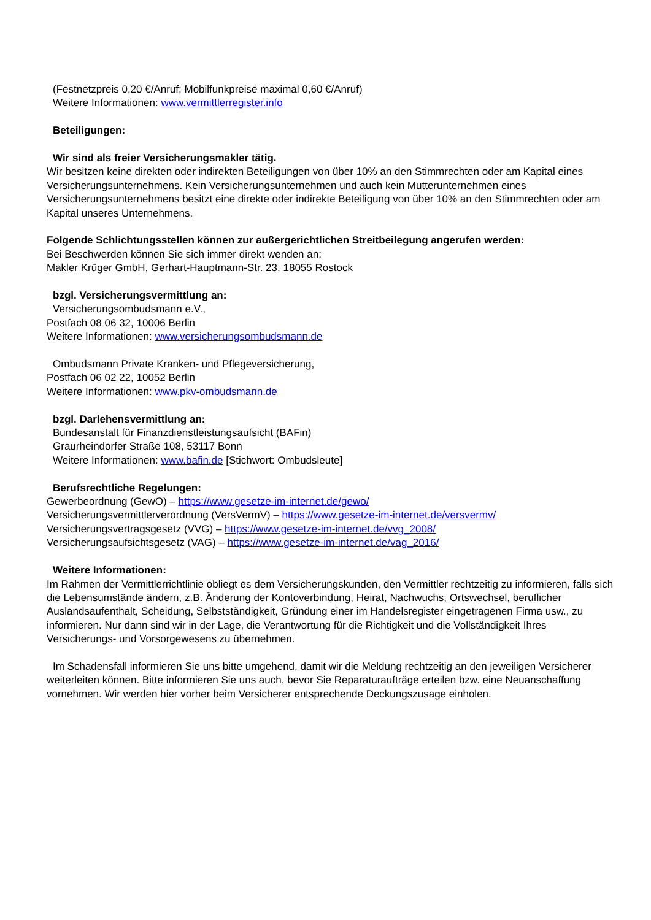(Festnetzpreis 0,20 €/Anruf; Mobilfunkpreise maximal 0,60 €/Anruf)
Weitere Informationen: www.vermittlerregister.info
Beteiligungen:
Wir sind als freier Versicherungsmakler tätig.
Wir besitzen keine direkten oder indirekten Beteiligungen von über 10% an den Stimmrechten oder am Kapital eines Versicherungsunternehmens. Kein Versicherungsunternehmen und auch kein Mutterunternehmen eines Versicherungsunternehmens besitzt eine direkte oder indirekte Beteiligung von über 10% an den Stimmrechten oder am Kapital unseres Unternehmens.
Folgende Schlichtungsstellen können zur außergerichtlichen Streitbeilegung angerufen werden:
Bei Beschwerden können Sie sich immer direkt wenden an:
Makler Krüger GmbH, Gerhart-Hauptmann-Str. 23, 18055 Rostock
bzgl. Versicherungsvermittlung an:
Versicherungsombudsmann e.V.,
Postfach 08 06 32, 10006 Berlin
Weitere Informationen: www.versicherungsombudsmann.de
Ombudsmann Private Kranken- und Pflegeversicherung,
Postfach 06 02 22, 10052 Berlin
Weitere Informationen: www.pkv-ombudsmann.de
bzgl. Darlehensvermittlung an:
Bundesanstalt für Finanzdienstleistungsaufsicht (BAFin)
Graurheindorfer Straße 108, 53117 Bonn
Weitere Informationen: www.bafin.de [Stichwort: Ombudsleute]
Berufsrechtliche Regelungen:
Gewerbeordnung (GewO) – https://www.gesetze-im-internet.de/gewo/
Versicherungsvermittlerverordnung (VersVermV) – https://www.gesetze-im-internet.de/versvermv/
Versicherungsvertragsgesetz (VVG) – https://www.gesetze-im-internet.de/vvg_2008/
Versicherungsaufsichtsgesetz (VAG) – https://www.gesetze-im-internet.de/vag_2016/
Weitere Informationen:
Im Rahmen der Vermittlerrichtlinie obliegt es dem Versicherungskunden, den Vermittler rechtzeitig zu informieren, falls sich die Lebensumstände ändern, z.B. Änderung der Kontoverbindung, Heirat, Nachwuchs, Ortswechsel, beruflicher Auslandsaufenthalt, Scheidung, Selbstständigkeit, Gründung einer im Handelsregister eingetragenen Firma usw., zu informieren. Nur dann sind wir in der Lage, die Verantwortung für die Richtigkeit und die Vollständigkeit Ihres Versicherungs- und Vorsorgewesens zu übernehmen.
Im Schadensfall informieren Sie uns bitte umgehend, damit wir die Meldung rechtzeitig an den jeweiligen Versicherer weiterleiten können. Bitte informieren Sie uns auch, bevor Sie Reparaturaufträge erteilen bzw. eine Neuanschaffung vornehmen. Wir werden hier vorher beim Versicherer entsprechende Deckungszusage einholen.